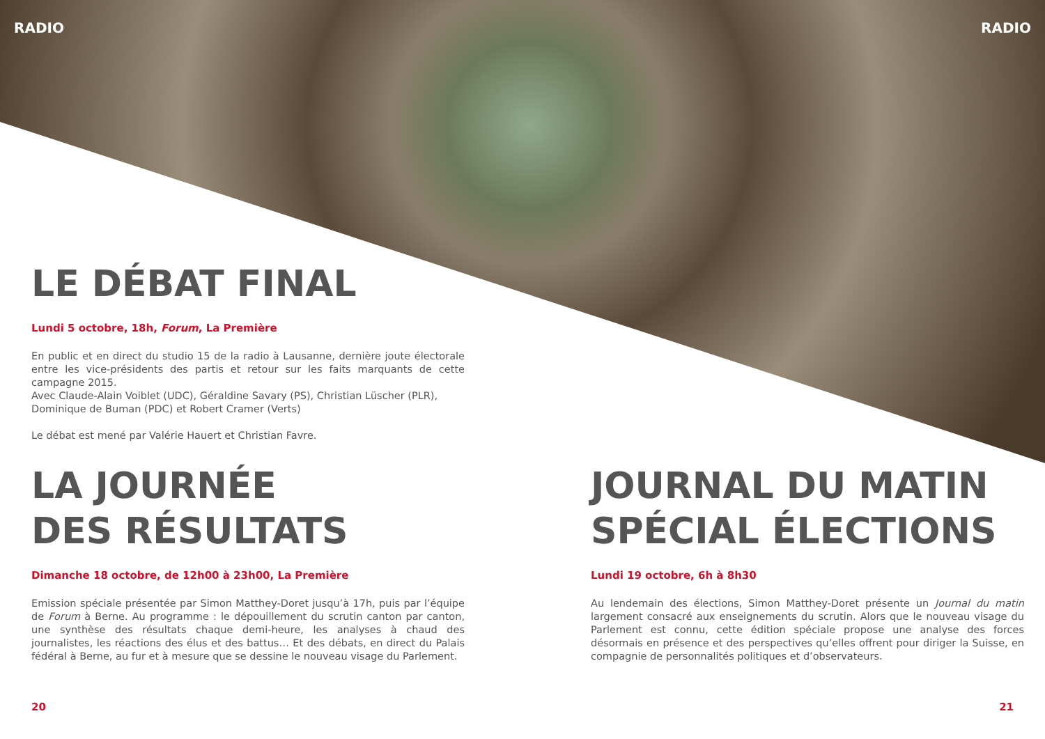RADIO RADIO
LE DÉBAT FINAL
Lundi 5 octobre, 18h, Forum, La Première
En public et en direct du studio 15 de la radio à Lausanne, dernière joute électorale entre les vice-présidents des partis et retour sur les faits marquants de cette campagne 2015.
Avec Claude-Alain Voiblet (UDC), Géraldine Savary (PS), Christian Lüscher (PLR),
Dominique de Buman (PDC) et Robert Cramer (Verts)
Le débat est mené par Valérie Hauert et Christian Favre.
LA JOURNÉE
DES RÉSULTATS
Dimanche 18 octobre, de 12h00 à 23h00, La Première
Emission spéciale présentée par Simon Matthey-Doret jusqu’à 17h, puis par l’équipe de Forum à Berne. Au programme : le dépouillement du scrutin canton par canton, une synthèse des résultats chaque demi-heure, les analyses à chaud des journalistes, les réactions des élus et des battus… Et des débats, en direct du Palais fédéral à Berne, au fur et à mesure que se dessine le nouveau visage du Parlement.
JOURNAL DU MATIN
SPÉCIAL ÉLECTIONS
Lundi 19 octobre, 6h à 8h30
Au lendemain des élections, Simon Matthey-Doret présente un Journal du matin largement consacré aux enseignements du scrutin. Alors que le nouveau visage du Parlement est connu, cette édition spéciale propose une analyse des forces désormais en présence et des perspectives qu’elles offrent pour diriger la Suisse, en compagnie de personnalités politiques et d’observateurs.
20 21